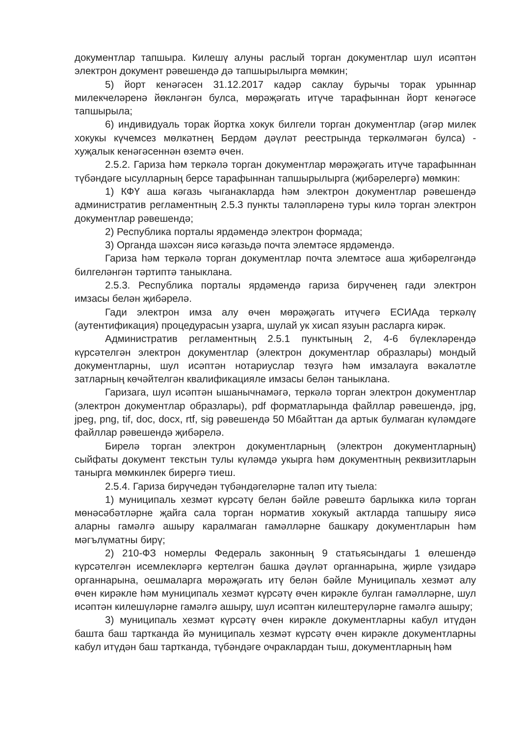документлар тапшыра. Килешү алуны раслый торган документлар шул исәптән электрон документ рәвешендә дә тапшырылырга мөмкин;
5) йорт кенәгәсен 31.12.2017 кадәр саклау бурычы торак урыннар милекчеләренә йөкләнгән булса, мөрәҗәгать итүче тарафыннан йорт кенәгәсе тапшырыла;
6) индивидуаль торак йортка хокук билгели торган документлар (әгәр милек хокукы күчемсез мөлкәтнең Бердәм дәүләт реестрында теркәлмәгән булса) - хуҗалык кенәгәсеннән өземтә өчен.
2.5.2. Гариза һәм теркәлә торган документлар мөрәҗәгать итүче тарафыннан түбәндәге ысулларның берсе тарафыннан тапшырылырга (җибәрелергә) мөмкин:
1) КФҮ аша кәгазь чыганакларда һәм электрон документлар рәвешендә административ регламентның 2.5.3 пункты таләпләренә туры килә торган электрон документлар рәвешендә;
2) Республика порталы ярдәмендә электрон формада;
3) Органда шәхсән яисә кәгазьдә почта элемтәсе ярдәмендә.
Гариза һәм теркәлә торган документлар почта элемтәсе аша җибәрелгәндә билгеләнгән тәртиптә таныклана.
2.5.3. Республика порталы ярдәмендә гариза бирүченең гади электрон имзасы белән җибәрелә.
Гади электрон имза алу өчен мөрәҗәгать итүчегә ЕСИАда теркәлү (аутентификация) процедурасын узарга, шулай ук хисап язуын расларга кирәк.
Административ регламентның 2.5.1 пунктының 2, 4-6 бүлекләрендә күрсәтелгән электрон документлар (электрон документлар образлары) мондый документларны, шул исәптән нотариуслар төзүгә һәм имзалауга вәкаләтле затларның көчәйтелгән квалификацияле имзасы белән таныклана.
Гаризага, шул исәптән ышанычнамәгә, теркәлә торган электрон документлар (электрон документлар образлары), pdf форматларында файллар рәвешендә, jpg, jpeg, png, tif, doc, docx, rtf, sig рәвешендә 50 Мбайттан да артык булмаган күләмдәге файллар рәвешендә җибәрелә.
Бирелә торган электрон документларның (электрон документларның) сыйфаты документ текстын тулы күләмдә укырга һәм документның реквизитларын танырга мөмкинлек бирергә тиеш.
2.5.4. Гариза бирүчедән түбәндәгеләрне таләп итү тыела:
1) муниципаль хезмәт күрсәтү белән бәйле рәвештә барлыкка килә торган мөнәсәбәтләрне җайга сала торган норматив хокукый актларда тапшыру яисә аларны гамәлгә ашыру каралмаган гамәлләрне башкару документларын һәм мәгълүматны бирү;
2) 210-ФЗ номерлы Федераль законның 9 статьясындагы 1 өлешендә күрсәтелгән исемлекләргә кертелгән башка дәүләт органнарына, җирле үзидарә органнарына, оешмаларга мөрәҗәгать итү белән бәйле Муниципаль хезмәт алу өчен кирәкле һәм муниципаль хезмәт күрсәтү өчен кирәкле булган гамәлләрне, шул исәптән килешүләрне гамәлгә ашыру, шул исәптән килештерүләрне гамәлгә ашыру;
3) муниципаль хезмәт күрсәтү өчен кирәкле документларны кабул итүдән башта баш тартканда йә муниципаль хезмәт күрсәтү өчен кирәкле документларны кабул итүдән баш тартканда, түбәндәге очраклардан тыш, документларның һәм